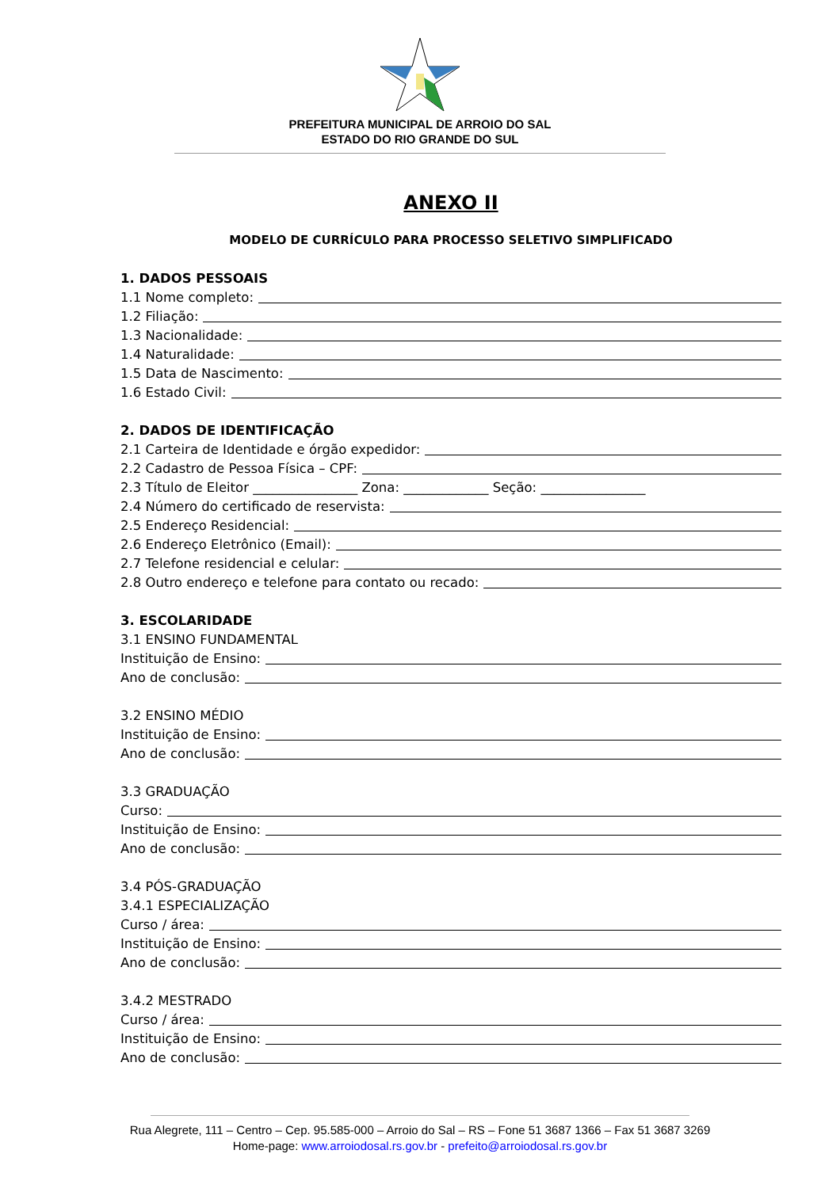PREFEITURA MUNICIPAL DE ARROIO DO SAL
ESTADO DO RIO GRANDE DO SUL
ANEXO II
MODELO DE CURRÍCULO PARA PROCESSO SELETIVO SIMPLIFICADO
1. DADOS PESSOAIS
1.1 Nome completo:
1.2 Filiação:
1.3 Nacionalidade:
1.4 Naturalidade:
1.5 Data de Nascimento:
1.6 Estado Civil:
2. DADOS DE IDENTIFICAÇÃO
2.1 Carteira de Identidade e órgão expedidor:
2.2 Cadastro de Pessoa Física – CPF:
2.3 Título de Eleitor ________________ Zona: _____________ Seção: ________________
2.4 Número do certificado de reservista:
2.5 Endereço Residencial:
2.6 Endereço Eletrônico (Email):
2.7 Telefone residencial e celular:
2.8 Outro endereço e telefone para contato ou recado:
3. ESCOLARIDADE
3.1 ENSINO FUNDAMENTAL
Instituição de Ensino:
Ano de conclusão:
3.2 ENSINO MÉDIO
Instituição de Ensino:
Ano de conclusão:
3.3 GRADUAÇÃO
Curso:
Instituição de Ensino:
Ano de conclusão:
3.4 PÓS-GRADUAÇÃO
3.4.1 ESPECIALIZAÇÃO
Curso / área:
Instituição de Ensino:
Ano de conclusão:
3.4.2 MESTRADO
Curso / área:
Instituição de Ensino:
Ano de conclusão:
Rua Alegrete, 111 – Centro – Cep. 95.585-000 – Arroio do Sal – RS – Fone 51 3687 1366 – Fax 51 3687 3269
Home-page: www.arroiodosal.rs.gov.br - prefeito@arroiodosal.rs.gov.br